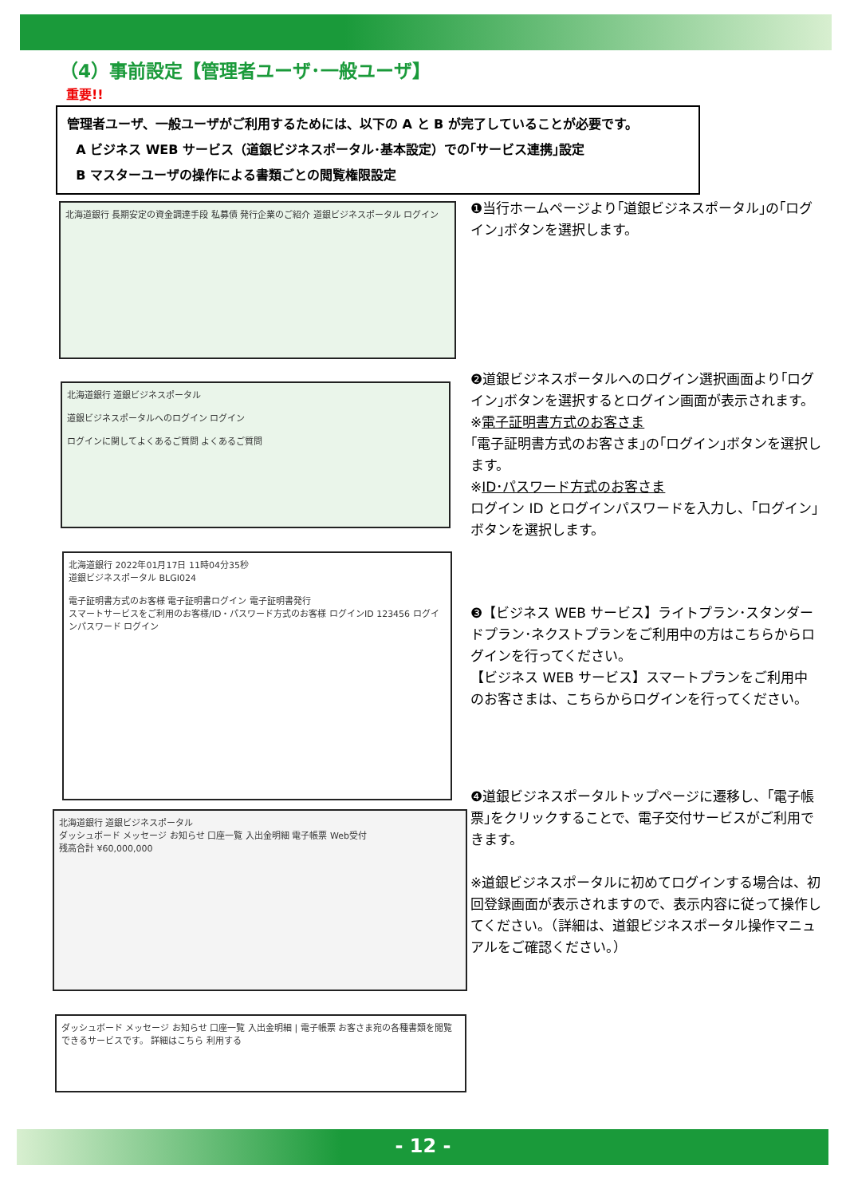（4）事前設定【管理者ユーザ･一般ユーザ】
重要!!
管理者ユーザ、一般ユーザがご利用するためには、以下の A と B が完了していることが必要です。
A ビジネス WEB サービス（道銀ビジネスポータル･基本設定）での｢サービス連携｣設定
B マスターユーザの操作による書類ごとの閲覧権限設定
北海道銀行 長期安定の資金調達手段 私募債 発行企業のご紹介 道銀ビジネスポータル ログイン
❶当行ホームページより｢道銀ビジネスポータル｣の｢ログイン｣ボタンを選択します。
北海道銀行 道銀ビジネスポータル
道銀ビジネスポータルへのログイン ログイン
ログインに関してよくあるご質問 よくあるご質問
❷道銀ビジネスポータルへのログイン選択画面より｢ログイン｣ボタンを選択するとログイン画面が表示されます。
※電子証明書方式のお客さま
｢電子証明書方式のお客さま｣の｢ログイン｣ボタンを選択します。
※ID･パスワード方式のお客さま
ログイン ID とログインパスワードを入力し、｢ログイン｣ボタンを選択します。
北海道銀行 2022年01月17日 11時04分35秒
道銀ビジネスポータル BLGI024
電子証明書方式のお客様 電子証明書ログイン 電子証明書発行
スマートサービスをご利用のお客様/ID・パスワード方式のお客様 ログインID 123456 ログインパスワード ログイン
❸【ビジネス WEB サービス】ライトプラン･スタンダードプラン･ネクストプランをご利用中の方はこちらからログインを行ってください。
【ビジネス WEB サービス】スマートプランをご利用中のお客さまは、こちらからログインを行ってください。
北海道銀行 道銀ビジネスポータル
ダッシュボード メッセージ お知らせ 口座一覧 入出金明細 電子帳票 Web受付
残高合計 ¥60,000,000
❹道銀ビジネスポータルトップページに遷移し、｢電子帳票｣をクリックすることで、電子交付サービスがご利用できます。
※道銀ビジネスポータルに初めてログインする場合は、初回登録画面が表示されますので、表示内容に従って操作してください。（詳細は、道銀ビジネスポータル操作マニュアルをご確認ください。）
ダッシュボード メッセージ お知らせ 口座一覧 入出金明細 | 電子帳票 お客さま宛の各種書類を閲覧できるサービスです。 詳細はこちら 利用する
- 12 -